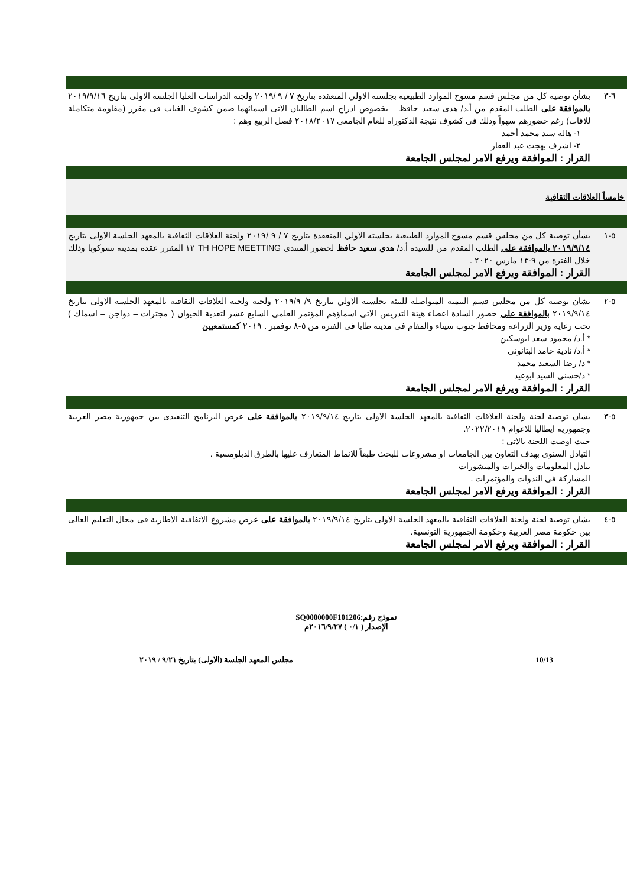| ٦-٣ | بشأن توصية كل من مجلس قسم مسوح الموارد الطبيعية بجلسته الاولي المنعقدة بتاريخ ٧ / ٩ /٢٠١٩ ولجنة الدراسات العليا الجلسة الاولى بتاريخ ٢٠١٩/٩/١٦ بالموافقة على الطلب المقدم من أ.د/ هدى سعيد حافظ – بخصوص ادراج اسم الطالبان الاتى اسمائهما ضمن كشوف الغياب فى مقرر (مقاومة متكاملة للافات) رغم حضورهم سهواً وذلك فى كشوف نتيجة الدكتوراه للعام الجامعى ٢٠١٨/٢٠١٧ فصل الربيع وهم : ١- هالة سيد محمد أحمد ٢- اشرف بهجت عبد الغفار القرار : الموافقة ويرفع الامر لمجلس الجامعة |
| خامساً العلاقات الثقافية | |
| ٥-١ | بشأن توصية كل من مجلس قسم مسوح الموارد الطبيعية بجلسته الاولي المنعقدة بتاريخ ٧ / ٩ /٢٠١٩ ولجنة العلاقات الثقافية بالمعهد الجلسة الاولى بتاريخ ٢٠١٩/٩/١٤ بالموافقة على الطلب المقدم من للسيده أ.د/ هدي سعيد حافظ لحضور المنتدى TH HOPE MEETTING ١٢ المقرر عقدة بمدينة تسوكوبا وذلك خلال الفترة من ٩-١٣ مارس ٢٠٢٠ . القرار : الموافقة ويرفع الامر لمجلس الجامعة |
| ٥-٢ | بشان توصية كل من مجلس قسم التنمية المتواصلة للبيئة بجلسته الاولي بتاريخ ٩/ ٢٠١٩/٩ ولجنة ولجنة العلاقات الثقافية بالمعهد الجلسة الاولى بتاريخ ٢٠١٩/٩/١٤ بالموافقة على حضور السادة اعضاء هيئة التدريس الاتى اسماؤهم المؤتمر العلمي السابع عشر لتغذية الحيوان ( مجترات – دواجن – اسماك ) تحت رعاية وزير الزراعة ومحافظ جنوب سيناء والمقام فى مدينة طابا فى الفترة من ٥-٨ نوفمبر . ٢٠١٩ كمستمعيين * أ.د/ محمود سعد ابوسكين * أ.د/ نادية حامد البتانوني * د/ رضا السعيد محمد * د/حسني السيد ابوعيد القرار : الموافقة ويرفع الامر لمجلس الجامعة |
| ٥-٣ | بشان توصية لجنة ولجنة العلاقات الثقافية بالمعهد الجلسة الاولى بتاريخ ٢٠١٩/٩/١٤ بالموافقة على عرض البرنامج التنفيذى بين جمهورية مصر العربية وجمهورية ايطاليا للاعوام ٢٠٢٢/٢٠١٩. حيث اوصت اللجنة بالاتى : التبادل السنوى بهدف التعاون بين الجامعات او مشروعات للبحث طبقاً للانماط المتعارف عليها بالطرق الدبلومسية . تبادل المعلومات والخبرات والمنشورات المشاركة فى الندوات والمؤتمرات . القرار : الموافقة ويرفع الامر لمجلس الجامعة |
| ٥-٤ | بشان توصية لجنة ولجنة العلاقات الثقافية بالمعهد الجلسة الاولى بتاريخ ٢٠١٩/٩/١٤ بالموافقة على عرض مشروع الاتفاقية الاطارية فى مجال التعليم العالى بين حكومة مصر العربية وحكومة الجمهورية التونسية. القرار : الموافقة ويرفع الامر لمجلس الجامعة |
نموذج رقم:SQ0000000F101206
الإصدار ( ٠/١ ) ٢٠١٦/٩/٢٧م
10/13 مجلس المعهد الجلسة (الاولى) بتاريخ ٩/٢١ / ٢٠١٩